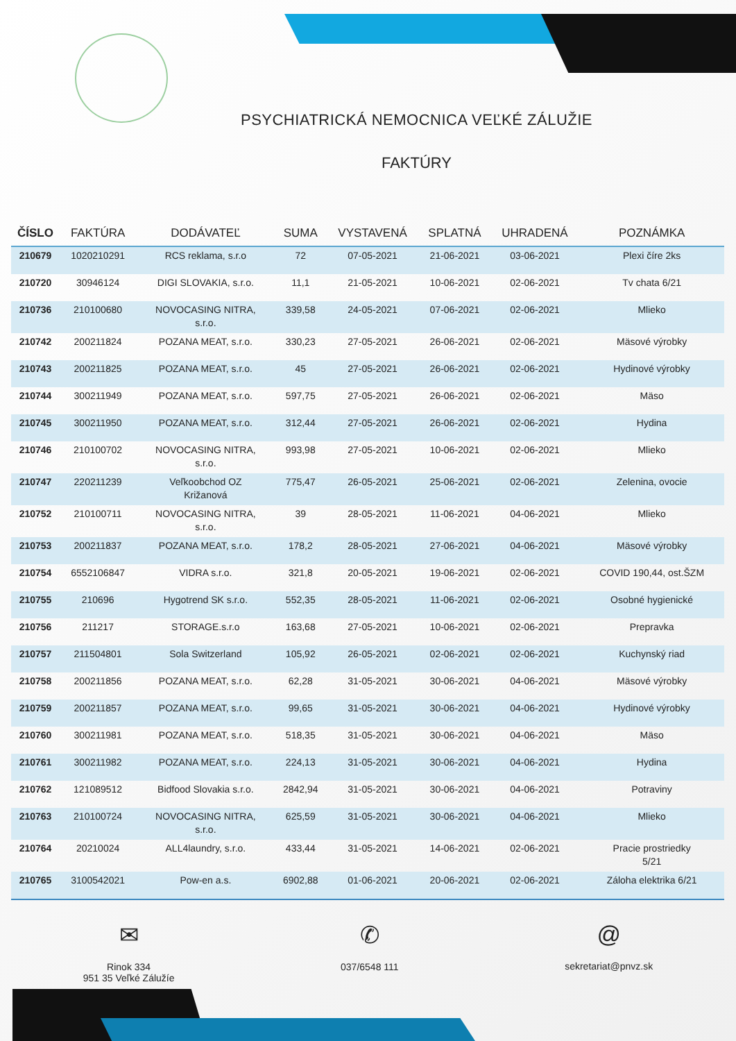PSYCHIATRICKÁ NEMOCNICA VEĽKÉ ZÁLUŽIE
FAKTÚRY
| ČÍSLO | FAKTÚRA | DODÁVATEĽ | SUMA | VYSTAVENÁ | SPLATNÁ | UHRADENÁ | POZNÁMKA |
| --- | --- | --- | --- | --- | --- | --- | --- |
| 210679 | 1020210291 | RCS reklama, s.r.o | 72 | 07-05-2021 | 21-06-2021 | 03-06-2021 | Plexi číre 2ks |
| 210720 | 30946124 | DIGI SLOVAKIA, s.r.o. | 11,1 | 21-05-2021 | 10-06-2021 | 02-06-2021 | Tv chata 6/21 |
| 210736 | 210100680 | NOVOCASING NITRA, s.r.o. | 339,58 | 24-05-2021 | 07-06-2021 | 02-06-2021 | Mlieko |
| 210742 | 200211824 | POZANA MEAT, s.r.o. | 330,23 | 27-05-2021 | 26-06-2021 | 02-06-2021 | Mäsové výrobky |
| 210743 | 200211825 | POZANA MEAT, s.r.o. | 45 | 27-05-2021 | 26-06-2021 | 02-06-2021 | Hydinové výrobky |
| 210744 | 300211949 | POZANA MEAT, s.r.o. | 597,75 | 27-05-2021 | 26-06-2021 | 02-06-2021 | Mäso |
| 210745 | 300211950 | POZANA MEAT, s.r.o. | 312,44 | 27-05-2021 | 26-06-2021 | 02-06-2021 | Hydina |
| 210746 | 210100702 | NOVOCASING NITRA, s.r.o. | 993,98 | 27-05-2021 | 10-06-2021 | 02-06-2021 | Mlieko |
| 210747 | 220211239 | Veľkoobchod OZ Križanová | 775,47 | 26-05-2021 | 25-06-2021 | 02-06-2021 | Zelenina, ovocie |
| 210752 | 210100711 | NOVOCASING NITRA, s.r.o. | 39 | 28-05-2021 | 11-06-2021 | 04-06-2021 | Mlieko |
| 210753 | 200211837 | POZANA MEAT, s.r.o. | 178,2 | 28-05-2021 | 27-06-2021 | 04-06-2021 | Mäsové výrobky |
| 210754 | 6552106847 | VIDRA s.r.o. | 321,8 | 20-05-2021 | 19-06-2021 | 02-06-2021 | COVID 190,44, ost.ŠZM |
| 210755 | 210696 | Hygotrend SK s.r.o. | 552,35 | 28-05-2021 | 11-06-2021 | 02-06-2021 | Osobné hygienické |
| 210756 | 211217 | STORAGE.s.r.o | 163,68 | 27-05-2021 | 10-06-2021 | 02-06-2021 | Prepravka |
| 210757 | 211504801 | Sola Switzerland | 105,92 | 26-05-2021 | 02-06-2021 | 02-06-2021 | Kuchynský riad |
| 210758 | 200211856 | POZANA MEAT, s.r.o. | 62,28 | 31-05-2021 | 30-06-2021 | 04-06-2021 | Mäsové výrobky |
| 210759 | 200211857 | POZANA MEAT, s.r.o. | 99,65 | 31-05-2021 | 30-06-2021 | 04-06-2021 | Hydinové výrobky |
| 210760 | 300211981 | POZANA MEAT, s.r.o. | 518,35 | 31-05-2021 | 30-06-2021 | 04-06-2021 | Mäso |
| 210761 | 300211982 | POZANA MEAT, s.r.o. | 224,13 | 31-05-2021 | 30-06-2021 | 04-06-2021 | Hydina |
| 210762 | 121089512 | Bidfood Slovakia s.r.o. | 2842,94 | 31-05-2021 | 30-06-2021 | 04-06-2021 | Potraviny |
| 210763 | 210100724 | NOVOCASING NITRA, s.r.o. | 625,59 | 31-05-2021 | 30-06-2021 | 04-06-2021 | Mlieko |
| 210764 | 20210024 | ALL4laundry, s.r.o. | 433,44 | 31-05-2021 | 14-06-2021 | 02-06-2021 | Pracie prostriedky 5/21 |
| 210765 | 3100542021 | Pow-en a.s. | 6902,88 | 01-06-2021 | 20-06-2021 | 02-06-2021 | Záloha elektrika 6/21 |
✉
Rinok 334
951 35 Veľké Záluží­e
✆
037/6548 111
@
sekretariat@pnvz.sk